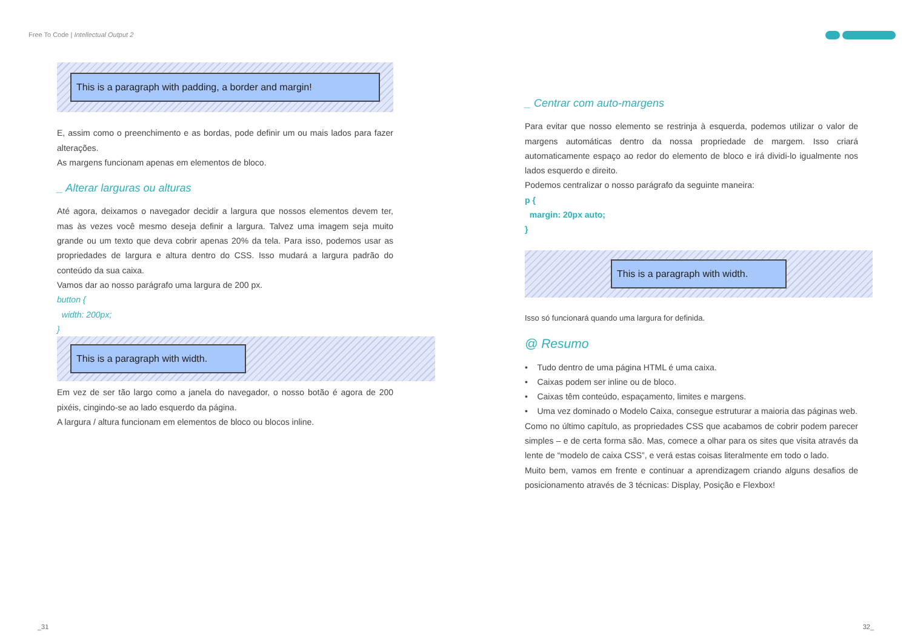Free To Code | Intellectual Output 2
This is a paragraph with padding, a border and margin!
E, assim como o preenchimento e as bordas, pode definir um ou mais lados para fazer alterações.
As margens funcionam apenas em elementos de bloco.
_ Alterar larguras ou alturas
Até agora, deixamos o navegador decidir a largura que nossos elementos devem ter, mas às vezes você mesmo deseja definir a largura. Talvez uma imagem seja muito grande ou um texto que deva cobrir apenas 20% da tela. Para isso, podemos usar as propriedades de largura e altura dentro do CSS. Isso mudará a largura padrão do conteúdo da sua caixa.
Vamos dar ao nosso parágrafo uma largura de 200 px.
button {
width: 200px;
}
This is a paragraph with width.
Em vez de ser tão largo como a janela do navegador, o nosso botão é agora de 200 pixéis, cingindo-se ao lado esquerdo da página.
A largura / altura funcionam em elementos de bloco ou blocos inline.
_ Centrar com auto-margens
Para evitar que nosso elemento se restrinja à esquerda, podemos utilizar o valor de margens automáticas dentro da nossa propriedade de margem. Isso criará automaticamente espaço ao redor do elemento de bloco e irá dividi-lo igualmente nos lados esquerdo e direito.
Podemos centralizar o nosso parágrafo da seguinte maneira:
p {
margin: 20px auto;
}
This is a paragraph with width.
Isso só funcionará quando uma largura for definida.
@ Resumo
• Tudo dentro de uma página HTML é uma caixa.
• Caixas podem ser inline ou de bloco.
• Caixas têm conteúdo, espaçamento, limites e margens.
• Uma vez dominado o Modelo Caixa, consegue estruturar a maioria das páginas web.
Como no último capítulo, as propriedades CSS que acabamos de cobrir podem parecer simples – e de certa forma são. Mas, comece a olhar para os sites que visita através da lente de “modelo de caixa CSS”, e verá estas coisas literalmente em todo o lado.
Muito bem, vamos em frente e continuar a aprendizagem criando alguns desafios de posicionamento através de 3 técnicas: Display, Posição e Flexbox!
_31 32_